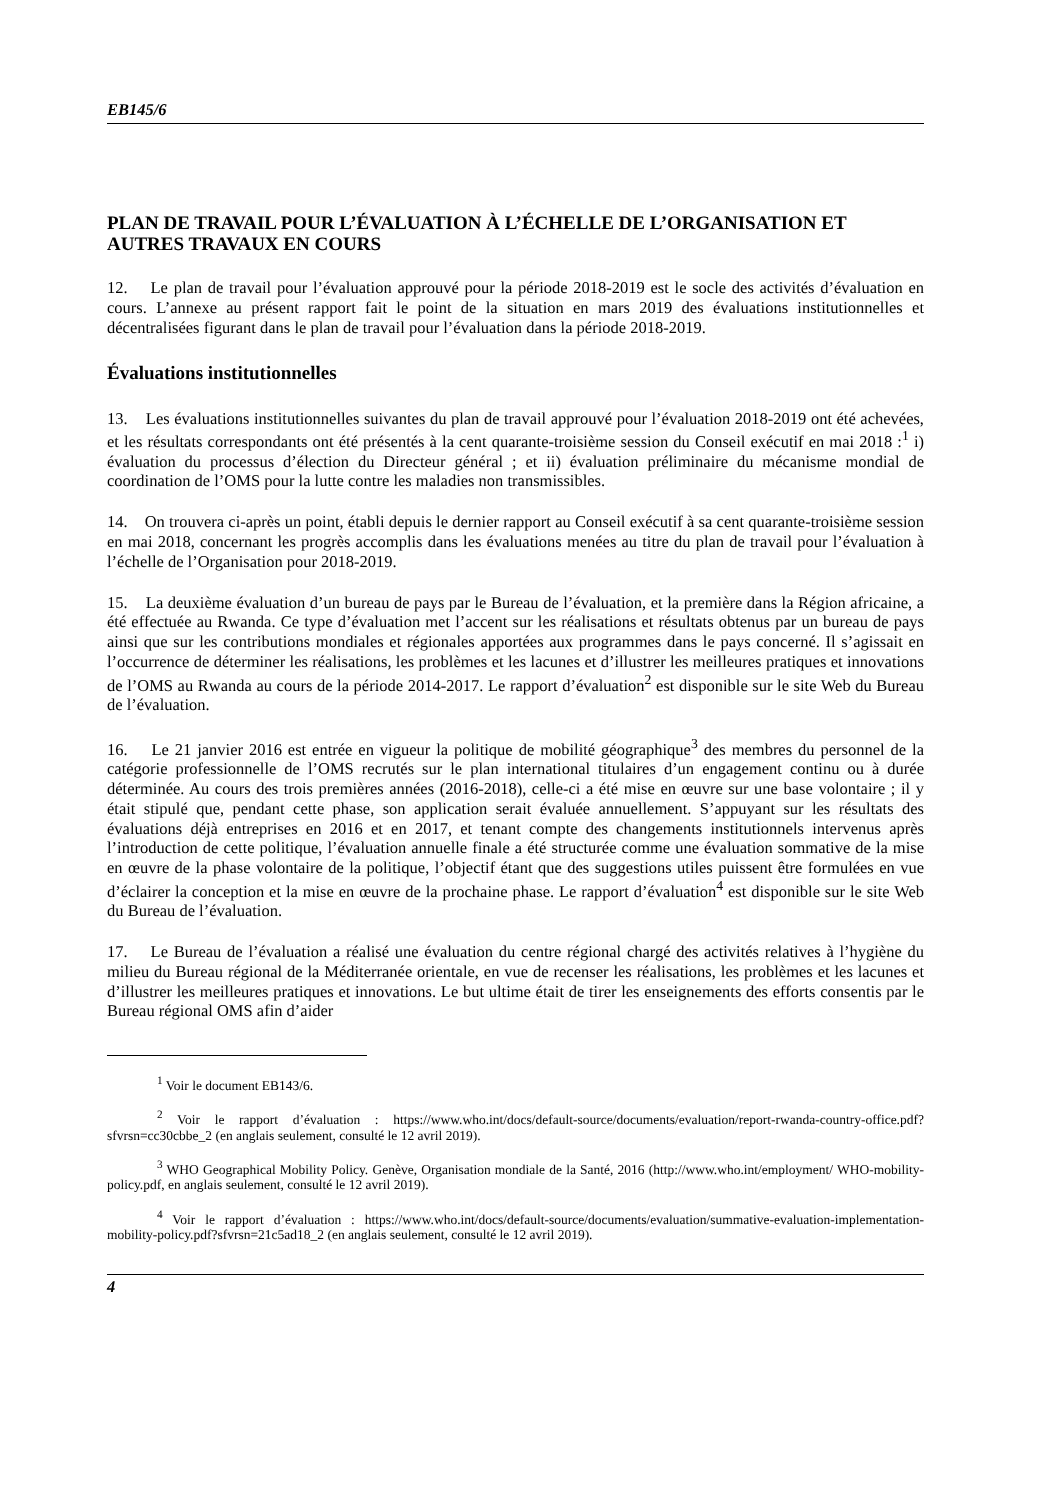EB145/6
PLAN DE TRAVAIL POUR L’ÉVALUATION À L’ÉCHELLE DE L’ORGANISATION ET AUTRES TRAVAUX EN COURS
12. Le plan de travail pour l’évaluation approuvé pour la période 2018-2019 est le socle des activités d’évaluation en cours. L’annexe au présent rapport fait le point de la situation en mars 2019 des évaluations institutionnelles et décentralisées figurant dans le plan de travail pour l’évaluation dans la période 2018-2019.
Évaluations institutionnelles
13. Les évaluations institutionnelles suivantes du plan de travail approuvé pour l’évaluation 2018-2019 ont été achevées, et les résultats correspondants ont été présentés à la cent quarante-troisième session du Conseil exécutif en mai 2018 :<sup>1</sup> i) évaluation du processus d’élection du Directeur général ; et ii) évaluation préliminaire du mécanisme mondial de coordination de l’OMS pour la lutte contre les maladies non transmissibles.
14. On trouvera ci-après un point, établi depuis le dernier rapport au Conseil exécutif à sa cent quarante-troisième session en mai 2018, concernant les progrès accomplis dans les évaluations menées au titre du plan de travail pour l’évaluation à l’échelle de l’Organisation pour 2018-2019.
15. La deuxième évaluation d’un bureau de pays par le Bureau de l’évaluation, et la première dans la Région africaine, a été effectuée au Rwanda. Ce type d’évaluation met l’accent sur les réalisations et résultats obtenus par un bureau de pays ainsi que sur les contributions mondiales et régionales apportées aux programmes dans le pays concerné. Il s’agissait en l’occurrence de déterminer les réalisations, les problèmes et les lacunes et d’illustrer les meilleures pratiques et innovations de l’OMS au Rwanda au cours de la période 2014-2017. Le rapport d’évaluation<sup>2</sup> est disponible sur le site Web du Bureau de l’évaluation.
16. Le 21 janvier 2016 est entrée en vigueur la politique de mobilité géographique<sup>3</sup> des membres du personnel de la catégorie professionnelle de l’OMS recrutés sur le plan international titulaires d’un engagement continu ou à durée déterminée. Au cours des trois premières années (2016-2018), celle-ci a été mise en œuvre sur une base volontaire ; il y était stipulé que, pendant cette phase, son application serait évaluée annuellement. S’appuyant sur les résultats des évaluations déjà entreprises en 2016 et en 2017, et tenant compte des changements institutionnels intervenus après l’introduction de cette politique, l’évaluation annuelle finale a été structurée comme une évaluation sommative de la mise en œuvre de la phase volontaire de la politique, l’objectif étant que des suggestions utiles puissent être formulées en vue d’éclairer la conception et la mise en œuvre de la prochaine phase. Le rapport d’évaluation<sup>4</sup> est disponible sur le site Web du Bureau de l’évaluation.
17. Le Bureau de l’évaluation a réalisé une évaluation du centre régional chargé des activités relatives à l’hygiène du milieu du Bureau régional de la Méditerranée orientale, en vue de recenser les réalisations, les problèmes et les lacunes et d’illustrer les meilleures pratiques et innovations. Le but ultime était de tirer les enseignements des efforts consentis par le Bureau régional OMS afin d’aider
<sup>1</sup> Voir le document EB143/6.
<sup>2</sup> Voir le rapport d’évaluation : https://www.who.int/docs/default-source/documents/evaluation/report-rwanda-country-office.pdf?sfvrsn=cc30cbbe_2 (en anglais seulement, consulté le 12 avril 2019).
<sup>3</sup> WHO Geographical Mobility Policy. Genève, Organisation mondiale de la Santé, 2016 (http://www.who.int/employment/ WHO-mobility-policy.pdf, en anglais seulement, consulté le 12 avril 2019).
<sup>4</sup> Voir le rapport d’évaluation : https://www.who.int/docs/default-source/documents/evaluation/summative-evaluation-implementation-mobility-policy.pdf?sfvrsn=21c5ad18_2 (en anglais seulement, consulté le 12 avril 2019).
4